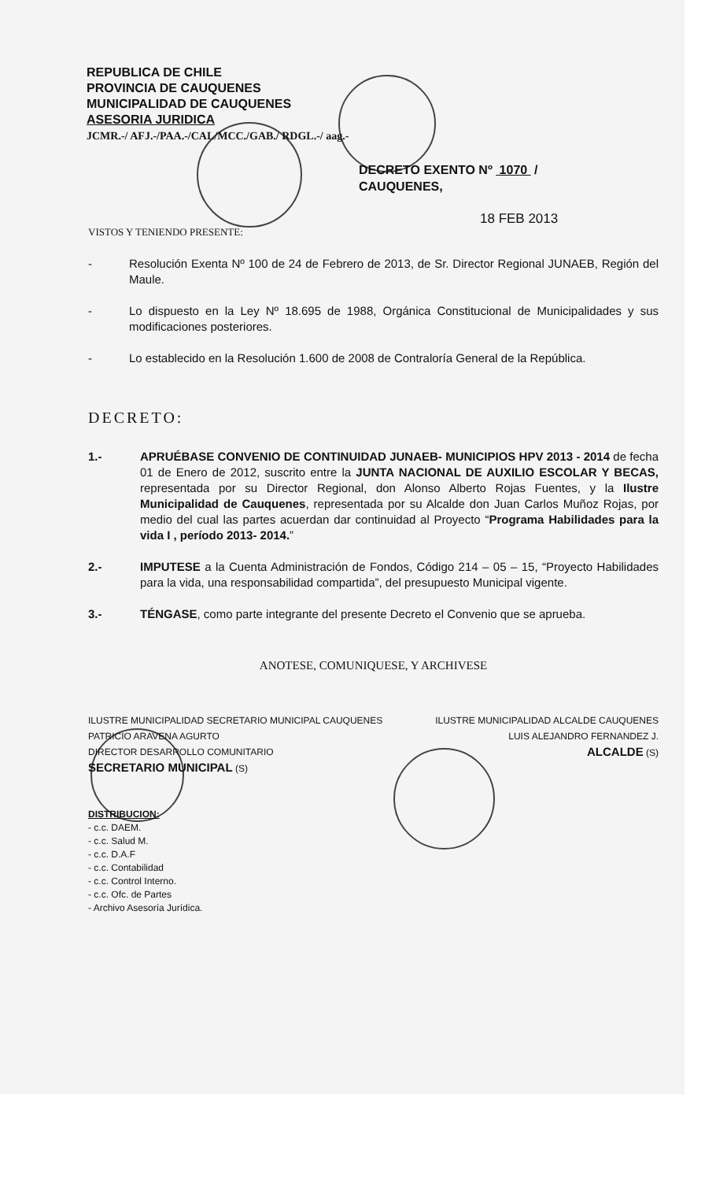REPUBLICA DE CHILE
PROVINCIA DE CAUQUENES
MUNICIPALIDAD DE CAUQUENES
ASESORIA JURIDICA
JCMR.-/ AFJ.-/PAA.-/CAL/MCC./GAB./ RDGL.-/ aag.-
DECRETO EXENTO Nº 1070 /
CAUQUENES,
18 FEB 2013
VISTOS Y TENIENDO PRESENTE:
- Resolución Exenta Nº 100 de 24 de Febrero de 2013, de Sr. Director Regional JUNAEB, Región del Maule.
- Lo dispuesto en la Ley Nº 18.695 de 1988, Orgánica Constitucional de Municipalidades y sus modificaciones posteriores.
- Lo establecido en la Resolución 1.600 de 2008 de Contraloría General de la República.
DECRETO:
1.- APRUÉBASE CONVENIO DE CONTINUIDAD JUNAEB- MUNICIPIOS HPV 2013 - 2014 de fecha 01 de Enero de 2012, suscrito entre la JUNTA NACIONAL DE AUXILIO ESCOLAR Y BECAS, representada por su Director Regional, don Alonso Alberto Rojas Fuentes, y la Ilustre Municipalidad de Cauquenes, representada por su Alcalde don Juan Carlos Muñoz Rojas, por medio del cual las partes acuerdan dar continuidad al Proyecto “Programa Habilidades para la vida I , período 2013- 2014.”
2.- IMPUTESE a la Cuenta Administración de Fondos, Código 214 – 05 – 15, “Proyecto Habilidades para la vida, una responsabilidad compartida”, del presupuesto Municipal vigente.
3.- TÉNGASE, como parte integrante del presente Decreto el Convenio que se aprueba.
ANOTESE, COMUNIQUESE, Y ARCHIVESE
ILUSTRE MUNICIPALIDAD SECRETARIO MUNICIPAL CAUQUENES
PATRICIO ARAVENA AGURTO
DIRECTOR DESARROLLO COMUNITARIO
SECRETARIO MUNICIPAL (S)
ILUSTRE MUNICIPALIDAD ALCALDE CAUQUENES
LUIS ALEJANDRO FERNANDEZ J.
ALCALDE (S)
DISTRIBUCION:
- c.c. DAEM.
- c.c. Salud M.
- c.c. D.A.F
- c.c. Contabilidad
- c.c. Control Interno.
- c.c. Ofc. de Partes
- Archivo Asesoría Jurídica.